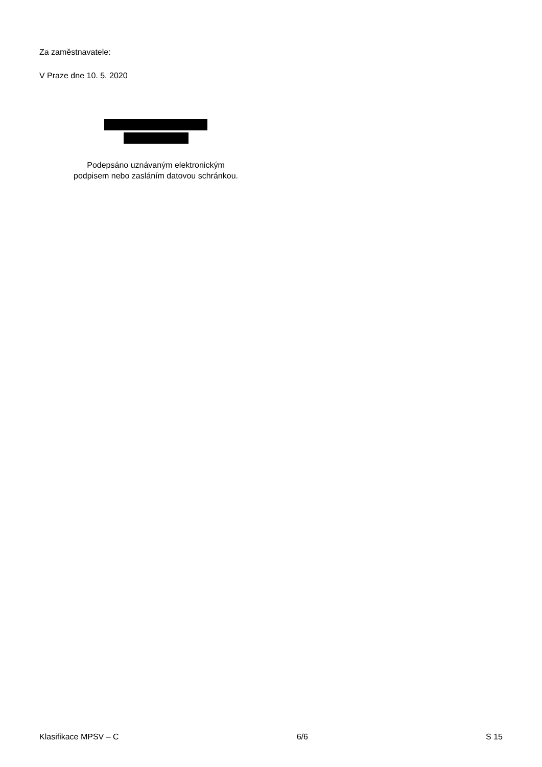Za zaměstnavatele:
V Praze dne 10. 5. 2020
Podepsáno uznávaným elektronickým
podpisem nebo zasláním datovou schránkou.
Klasifikace MPSV – C 6/6 S 15